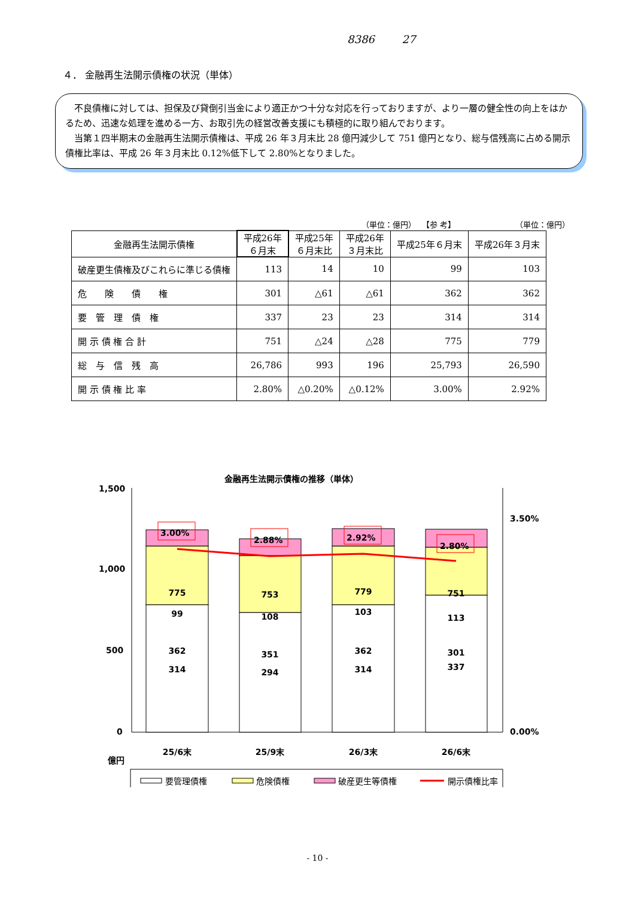8386 27
４． 金融再生法開示債権の状況（単体）
　不良債権に対しては、担保及び貸倒引当金により適正かつ十分な対応を行っておりますが、より一層の健全性の向上をはかるため、迅速な処理を進める一方、お取引先の経営改善支援にも積極的に取り組んでおります。
　当第１四半期末の金融再生法開示債権は、平成 26 年３月末比 28 億円減少して 751 億円となり、総与信残高に占める開示債権比率は、平成 26 年３月末比 0.12%低下して 2.80%となりました。
（単位：億円） 【参 考】 （単位：億円）
| 金融再生法開示債権 | 平成26年 ６月末 | 平成25年 ６月末比 | 平成26年 ３月末比 | 平成25年６月末 | 平成26年３月末 |
| --- | --- | --- | --- | --- | --- |
| 破産更生債権及びこれらに準じる債権 | 113 | 14 | 10 | 99 | 103 |
| 危 険 債 権 | 301 | △61 | △61 | 362 | 362 |
| 要 管 理 債 権 | 337 | 23 | 23 | 314 | 314 |
| 開 示 債 権 合 計 | 751 | △24 | △28 | 775 | 779 |
| 総 与 信 残 高 | 26,786 | 993 | 196 | 25,793 | 26,590 |
| 開 示 債 権 比 率 | 2.80% | △0.20% | △0.12% | 3.00% | 2.92% |
金融再生法開示債権の推移（単体）
1,500
1,000
500
0
3.50%
0.00%
314
362
99
775
25/6末
294
351
108
753
25/9末
314
362
103
779
26/3末
337
301
113
751
26/6末
3.00%
2.88%
2.92%
2.80%
億円
要管理債権
危険債権
破産更生等債権
開示債権比率
- 10 -